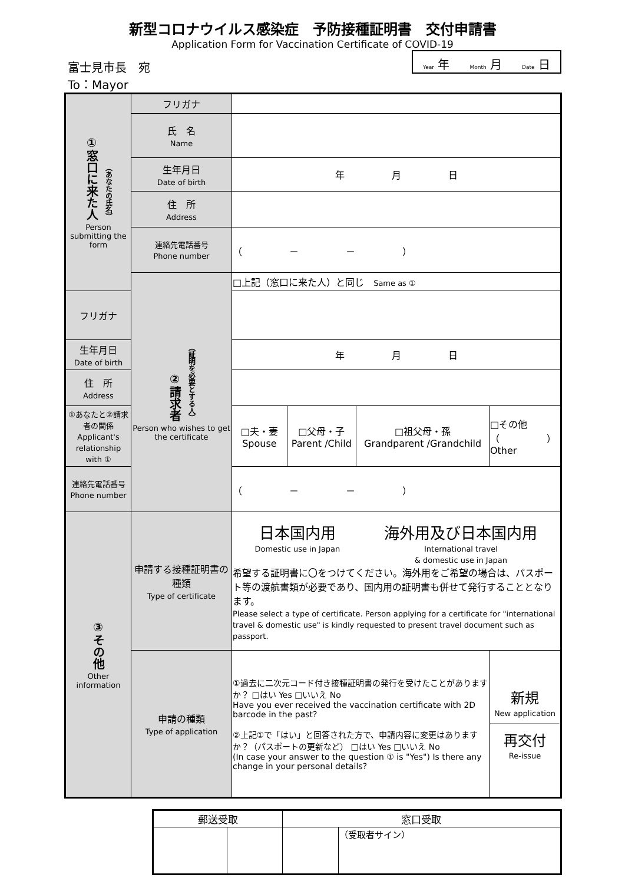新型コロナウイルス感染症　予防接種証明書　交付申請書
Application Form for Vaccination Certificate of COVID-19
富士見市長　宛
To：Mayor
Year 年 Month 月 Date 日
| ①窓口に来た人 （あなたの氏名） Person submitting the form | フリガナ | | | | |
| | 氏 名 Name | | | | |
| | 生年月日 Date of birth | 年 月 日 | | | |
| | 住 所 Address | | | | |
| | 連絡先電話番号 Phone number | （ － － ） | | | |
| | ②請求者 （証明を必要とする人） Person who wishes to get the certificate | □上記（窓口に来た人）と同じ Same as ① | | | |
| フリガナ | | | | | |
| 生年月日 Date of birth | | 年 月 日 | | | |
| 住 所 Address | | | | | |
| ①あなたと②請求者の関係 Applicant's relationship with ① | | □夫・妻 Spouse | □父母・子 Parent /Child | □祖父母・孫 Grandparent /Grandchild | □その他（ ） Other |
| 連絡先電話番号 Phone number | | （ － － ） | | | |
| ③その他 Other information | 申請する接種証明書の種類 Type of certificate | 日本国内用 Domestic use in Japan 海外用及び日本国内用 International travel & domestic use in Japan 希望する証明書に〇をつけてください。海外用をご希望の場合は、パスポート等の渡航書類が必要であり、国内用の証明書も併せて発行することとなります。 Please select a type of certificate. Person applying for a certificate for "international travel & domestic use" is kindly requested to present travel document such as passport. | | | |
| | 申請の種類 Type of application | ①過去に二次元コード付き接種証明書の発行を受けたことがありますか？ □はい Yes □いいえ No Have you ever received the vaccination certificate with 2D barcode in the past? ②上記①で「はい」と回答された方で、申請内容に変更はありますか？（パスポートの更新など） □はい Yes □いいえ No (In case your answer to the question ① is "Yes") Is there any change in your personal details? | | | 新規 New application 再交付 Re-issue |
| 郵送受取 | | 窓口受取 | |
| --- | --- | --- | --- |
| | | | （受取者サイン） |